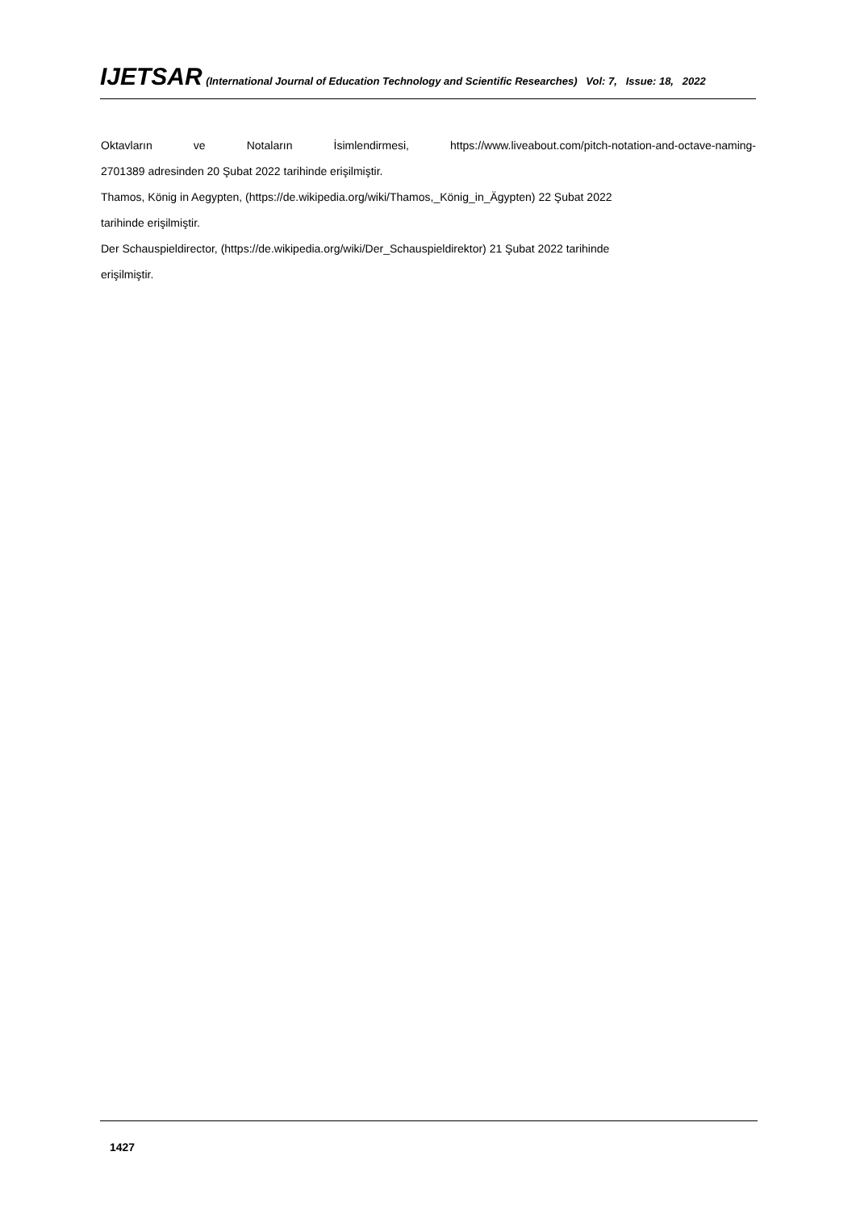IJETSAR (International Journal of Education Technology and Scientific Researches) Vol: 7, Issue: 18, 2022
Oktavların ve Notaların İsimlendirmesi, https://www.liveabout.com/pitch-notation-and-octave-naming-
2701389 adresinden 20 Şubat 2022 tarihinde erişilmiştir.
Thamos, König in Aegypten, (https://de.wikipedia.org/wiki/Thamos,_König_in_Ägypten) 22 Şubat 2022
tarihinde erişilmiştir.
Der Schauspieldirector, (https://de.wikipedia.org/wiki/Der_Schauspieldirektor) 21 Şubat 2022 tarihinde
erişilmiştir.
1427